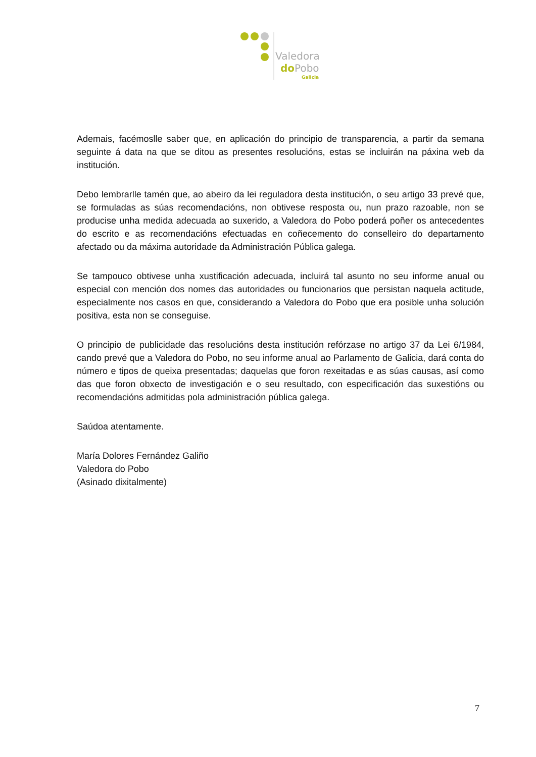Valedora
doPobo
Galicia
Ademais, facémoslle saber que, en aplicación do principio de transparencia, a partir da semana seguinte á data na que se ditou as presentes resolucións, estas se incluirán na páxina web da institución.
Debo lembrarlle tamén que, ao abeiro da lei reguladora desta institución, o seu artigo 33 prevé que, se formuladas as súas recomendacións, non obtivese resposta ou, nun prazo razoable, non se producise unha medida adecuada ao suxerido, a Valedora do Pobo poderá poñer os antecedentes do escrito e as recomendacións efectuadas en coñecemento do conselleiro do departamento afectado ou da máxima autoridade da Administración Pública galega.
Se tampouco obtivese unha xustificación adecuada, incluirá tal asunto no seu informe anual ou especial con mención dos nomes das autoridades ou funcionarios que persistan naquela actitude, especialmente nos casos en que, considerando a Valedora do Pobo que era posible unha solución positiva, esta non se conseguise.
O principio de publicidade das resolucións desta institución refórzase no artigo 37 da Lei 6/1984, cando prevé que a Valedora do Pobo, no seu informe anual ao Parlamento de Galicia, dará conta do número e tipos de queixa presentadas; daquelas que foron rexeitadas e as súas causas, así como das que foron obxecto de investigación e o seu resultado, con especificación das suxestións ou recomendacións admitidas pola administración pública galega.
Saúdoa atentamente.
María Dolores Fernández Galiño
Valedora do Pobo
(Asinado dixitalmente)
7